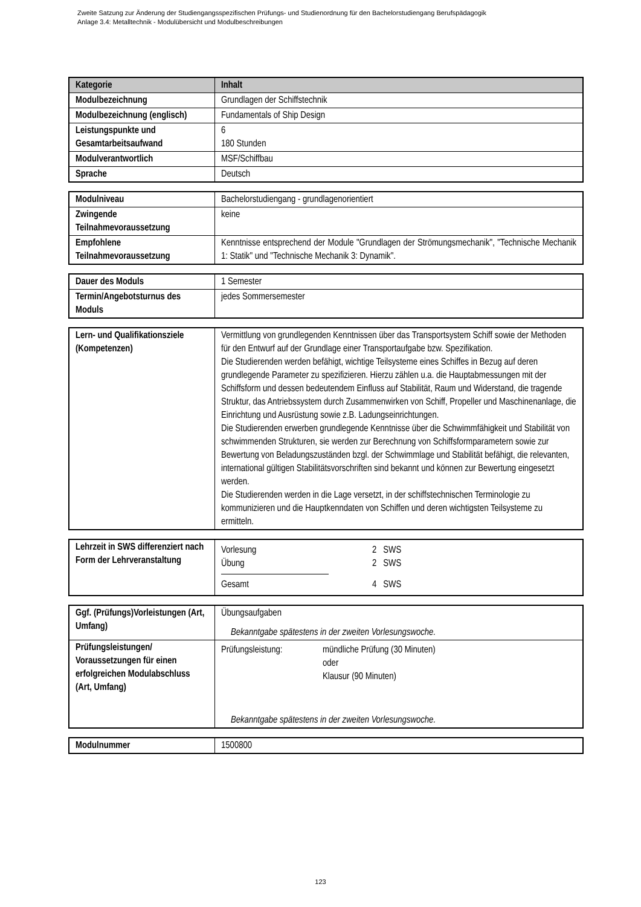Zweite Satzung zur Änderung der Studiengangsspezifischen Prüfungs- und Studienordnung für den Bachelorstudiengang Berufspädagogik
Anlage 3.4: Metalltechnik - Modulübersicht und Modulbeschreibungen
| Kategorie | Inhalt |
| --- | --- |
| Modulbezeichnung | Grundlagen der Schiffstechnik |
| Modulbezeichnung (englisch) | Fundamentals of Ship Design |
| Leistungspunkte und Gesamtarbeitsaufwand | 6 180 Stunden |
| Modulverantwortlich | MSF/Schiffbau |
| Sprache | Deutsch |
| Modulniveau | Bachelorstudiengang - grundlagenorientiert |
| Zwingende Teilnahmevoraussetzung | keine |
| Empfohlene Teilnahmevoraussetzung | Kenntnisse entsprechend der Module "Grundlagen der Strömungsmechanik", "Technische Mechanik 1: Statik" und "Technische Mechanik 3: Dynamik". |
| Dauer des Moduls | 1 Semester |
| Termin/Angebotsturnus des Moduls | jedes Sommersemester |
| Lern- und Qualifikationsziele (Kompetenzen) | Vermittlung von grundlegenden Kenntnissen über das Transportsystem Schiff sowie der Methoden für den Entwurf auf der Grundlage einer Transportaufgabe bzw. Spezifikation. Die Studierenden werden befähigt, wichtige Teilsysteme eines Schiffes in Bezug auf deren grundlegende Parameter zu spezifizieren. Hierzu zählen u.a. die Hauptabmessungen mit der Schiffsform und dessen bedeutendem Einfluss auf Stabilität, Raum und Widerstand, die tragende Struktur, das Antriebssystem durch Zusammenwirken von Schiff, Propeller und Maschinenanlage, die Einrichtung und Ausrüstung sowie z.B. Ladungseinrichtungen. Die Studierenden erwerben grundlegende Kenntnisse über die Schwimmfähigkeit und Stabilität von schwimmenden Strukturen, sie werden zur Berechnung von Schiffsformparametern sowie zur Bewertung von Beladungszuständen bzgl. der Schwimmlage und Stabilität befähigt, die relevanten, international gültigen Stabilitätsvorschriften sind bekannt und können zur Bewertung eingesetzt werden. Die Studierenden werden in die Lage versetzt, in der schiffstechnischen Terminologie zu kommunizieren und die Hauptkenndaten von Schiffen und deren wichtigsten Teilsysteme zu ermitteln. |
| Lehrzeit in SWS differenziert nach Form der Lehrveranstaltung | Vorlesung 2 SWS Übung 2 SWS Gesamt 4 SWS |
| Ggf. (Prüfungs)Vorleistungen (Art, Umfang) | Übungsaufgaben Bekanntgabe spätestens in der zweiten Vorlesungswoche. |
| Prüfungsleistungen/ Voraussetzungen für einen erfolgreichen Modulabschluss (Art, Umfang) | Prüfungsleistung: mündliche Prüfung (30 Minuten) oder Klausur (90 Minuten) Bekanntgabe spätestens in der zweiten Vorlesungswoche. |
| Modulnummer | 1500800 |
123